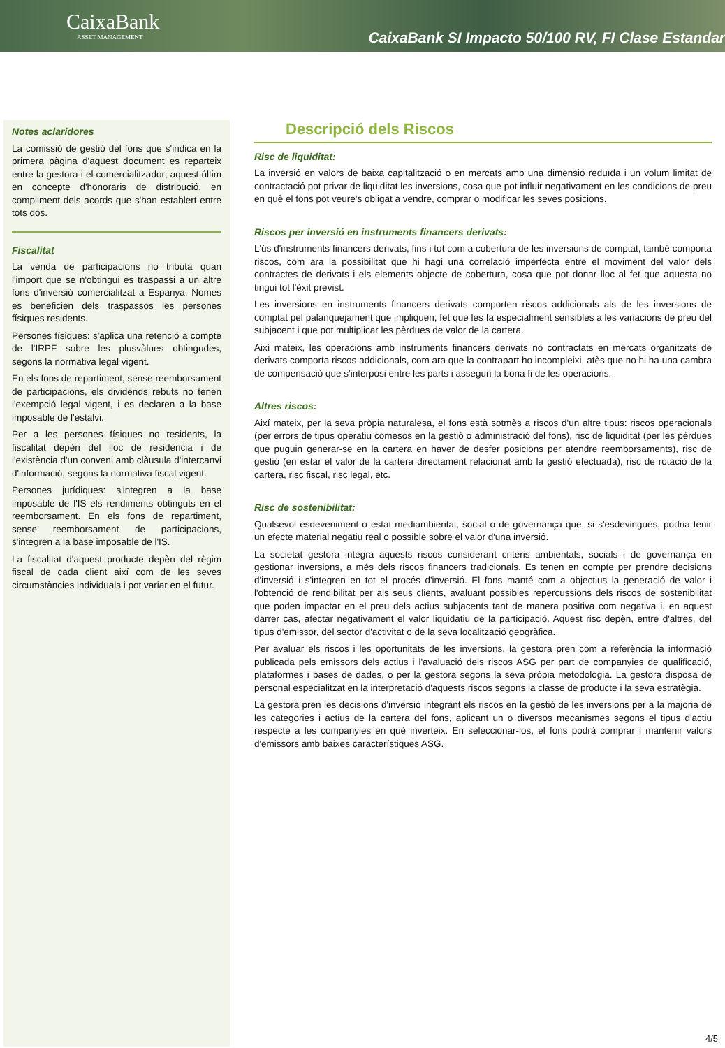CaixaBank
ASSET MANAGEMENT
CaixaBank SI Impacto 50/100 RV, FI Clase Estandar
Notes aclaridores
La comissió de gestió del fons que s'indica en la primera pàgina d'aquest document es reparteix entre la gestora i el comercialitzador; aquest últim en concepte d'honoraris de distribució, en compliment dels acords que s'han establert entre tots dos.
Fiscalitat
La venda de participacions no tributa quan l'import que se n'obtingui es traspassi a un altre fons d'inversió comercialitzat a Espanya. Només es beneficien dels traspassos les persones físiques residents.
Persones físiques: s'aplica una retenció a compte de l'IRPF sobre les plusvàlues obtingudes, segons la normativa legal vigent.
En els fons de repartiment, sense reemborsament de participacions, els dividends rebuts no tenen l'exempció legal vigent, i es declaren a la base imposable de l'estalvi.
Per a les persones físiques no residents, la fiscalitat depèn del lloc de residència i de l'existència d'un conveni amb clàusula d'intercanvi d'informació, segons la normativa fiscal vigent.
Persones jurídiques: s'integren a la base imposable de l'IS els rendiments obtinguts en el reemborsament. En els fons de repartiment, sense reemborsament de participacions, s'integren a la base imposable de l'IS.
La fiscalitat d'aquest producte depèn del règim fiscal de cada client així com de les seves circumstàncies individuals i pot variar en el futur.
Descripció dels Riscos
Risc de liquiditat:
La inversió en valors de baixa capitalització o en mercats amb una dimensió reduïda i un volum limitat de contractació pot privar de liquiditat les inversions, cosa que pot influir negativament en les condicions de preu en què el fons pot veure's obligat a vendre, comprar o modificar les seves posicions.
Riscos per inversió en instruments financers derivats:
L'ús d'instruments financers derivats, fins i tot com a cobertura de les inversions de comptat, també comporta riscos, com ara la possibilitat que hi hagi una correlació imperfecta entre el moviment del valor dels contractes de derivats i els elements objecte de cobertura, cosa que pot donar lloc al fet que aquesta no tingui tot l'èxit previst.
Les inversions en instruments financers derivats comporten riscos addicionals als de les inversions de comptat pel palanquejament que impliquen, fet que les fa especialment sensibles a les variacions de preu del subjacent i que pot multiplicar les pèrdues de valor de la cartera.
Així mateix, les operacions amb instruments financers derivats no contractats en mercats organitzats de derivats comporta riscos addicionals, com ara que la contrapart ho incompleixi, atès que no hi ha una cambra de compensació que s'interposi entre les parts i asseguri la bona fi de les operacions.
Altres riscos:
Així mateix, per la seva pròpia naturalesa, el fons està sotmès a riscos d'un altre tipus: riscos operacionals (per errors de tipus operatiu comesos en la gestió o administració del fons), risc de liquiditat (per les pèrdues que puguin generar-se en la cartera en haver de desfer posicions per atendre reemborsaments), risc de gestió (en estar el valor de la cartera directament relacionat amb la gestió efectuada), risc de rotació de la cartera, risc fiscal, risc legal, etc.
Risc de sostenibilitat:
Qualsevol esdeveniment o estat mediambiental, social o de governança que, si s'esdevingués, podria tenir un efecte material negatiu real o possible sobre el valor d'una inversió.
La societat gestora integra aquests riscos considerant criteris ambientals, socials i de governança en gestionar inversions, a més dels riscos financers tradicionals. Es tenen en compte per prendre decisions d'inversió i s'integren en tot el procés d'inversió. El fons manté com a objectius la generació de valor i l'obtenció de rendibilitat per als seus clients, avaluant possibles repercussions dels riscos de sostenibilitat que poden impactar en el preu dels actius subjacents tant de manera positiva com negativa i, en aquest darrer cas, afectar negativament el valor liquidatiu de la participació. Aquest risc depèn, entre d'altres, del tipus d'emissor, del sector d'activitat o de la seva localització geogràfica.
Per avaluar els riscos i les oportunitats de les inversions, la gestora pren com a referència la informació publicada pels emissors dels actius i l'avaluació dels riscos ASG per part de companyies de qualificació, plataformes i bases de dades, o per la gestora segons la seva pròpia metodologia. La gestora disposa de personal especialitzat en la interpretació d'aquests riscos segons la classe de producte i la seva estratègia.
La gestora pren les decisions d'inversió integrant els riscos en la gestió de les inversions per a la majoria de les categories i actius de la cartera del fons, aplicant un o diversos mecanismes segons el tipus d'actiu respecte a les companyies en què inverteix. En seleccionar-los, el fons podrà comprar i mantenir valors d'emissors amb baixes característiques ASG.
4/5